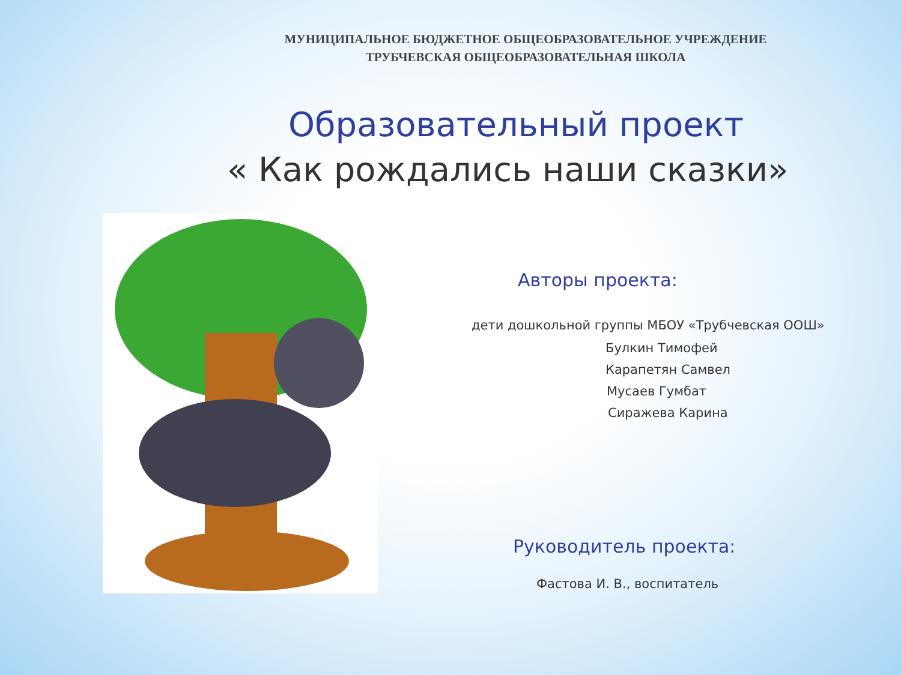МУНИЦИПАЛЬНОЕ БЮДЖЕТНОЕ ОБЩЕОБРАЗОВАТЕЛЬНОЕ УЧРЕЖДЕНИЕ
ТРУБЧЕВСКАЯ ОБЩЕОБРАЗОВАТЕЛЬНАЯ ШКОЛА
Образовательный проект
« Как рождались наши сказки»
Авторы проекта:
дети дошкольной группы МБОУ «Трубчевская ООШ»
Булкин Тимофей
Карапетян Самвел
Мусаев Гумбат
Сиражева Карина
Руководитель проекта:
Фастова И. В., воспитатель